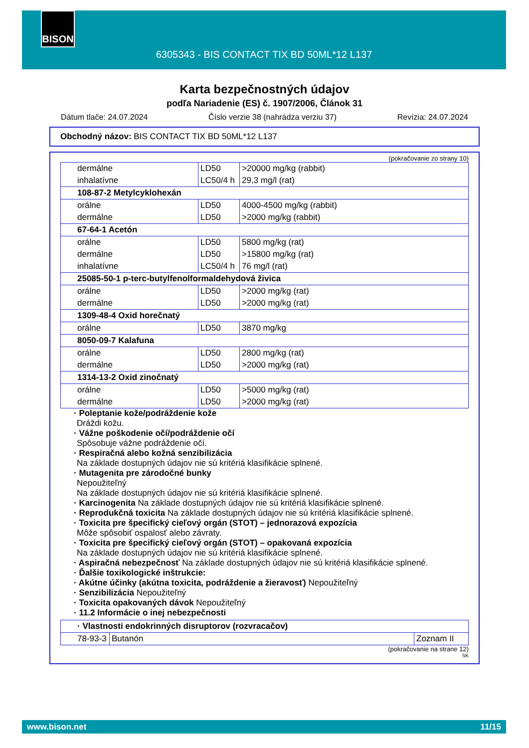BISON
6305343 - BIS CONTACT TIX BD 50ML*12 L137
Karta bezpečnostných údajov
podľa Nariadenie (ES) č. 1907/2006, Článok 31
Dátum tlače: 24.07.2024 Číslo verzie 38 (nahrádza verziu 37) Revízia: 24.07.2024
Obchodný názov: BIS CONTACT TIX BD 50ML*12 L137
(pokračovanie zo strany 10)
| dermálne inhalatívne | LD50 LC50/4 h | >20000 mg/kg (rabbit) 29,3 mg/l (rat) |
| 108-87-2 Metylcyklohexán | | |
| orálne dermálne | LD50 LD50 | 4000-4500 mg/kg (rabbit) >2000 mg/kg (rabbit) |
| 67-64-1 Acetón | | |
| orálne dermálne inhalatívne | LD50 LD50 LC50/4 h | 5800 mg/kg (rat) >15800 mg/kg (rat) 76 mg/l (rat) |
| 25085-50-1 p-terc-butylfenolformaldehydová živica | | |
| orálne dermálne | LD50 LD50 | >2000 mg/kg (rat) >2000 mg/kg (rat) |
| 1309-48-4 Oxid horečnatý | | |
| orálne | LD50 | 3870 mg/kg |
| 8050-09-7 Kalafuna | | |
| orálne dermálne | LD50 LD50 | 2800 mg/kg (rat) >2000 mg/kg (rat) |
| 1314-13-2 Oxid zinočnatý | | |
| orálne dermálne | LD50 LD50 | >5000 mg/kg (rat) >2000 mg/kg (rat) |
· Poleptanie kože/podráždenie kože
Dráždi kožu.
· Vážne poškodenie očí/podráždenie očí
Spôsobuje vážne podráždenie očí.
· Respiračná alebo kožná senzibilizácia
Na základe dostupných údajov nie sú kritériá klasifikácie splnené.
· Mutagenita pre zárodočné bunky
Nepoužiteľný
Na základe dostupných údajov nie sú kritériá klasifikácie splnené.
· Karcinogenita Na základe dostupných údajov nie sú kritériá klasifikácie splnené.
· Reprodukčná toxicita Na základe dostupných údajov nie sú kritériá klasifikácie splnené.
· Toxicita pre špecifický cieľový orgán (STOT) – jednorazová expozícia
Môže spôsobiť ospalosť alebo závraty.
· Toxicita pre špecifický cieľový orgán (STOT) – opakovaná expozícia
Na základe dostupných údajov nie sú kritériá klasifikácie splnené.
· Aspiračná nebezpečnosť Na základe dostupných údajov nie sú kritériá klasifikácie splnené.
· Ďalšie toxikologické inštrukcie:
· Akútne účinky (akútna toxicita, podráždenie a žieravosť) Nepoužiteľný
· Senzibilizácia Nepoužiteľný
· Toxicita opakovaných dávok Nepoužiteľný
· 11.2 Informácie o inej nebezpečnosti
| · Vlastnosti endokrinných disruptorov (rozvracačov) | | |
| 78-93-3 | Butanón | Zoznam II |
(pokračovanie na strane 12)
SK
www.bison.net 11/15